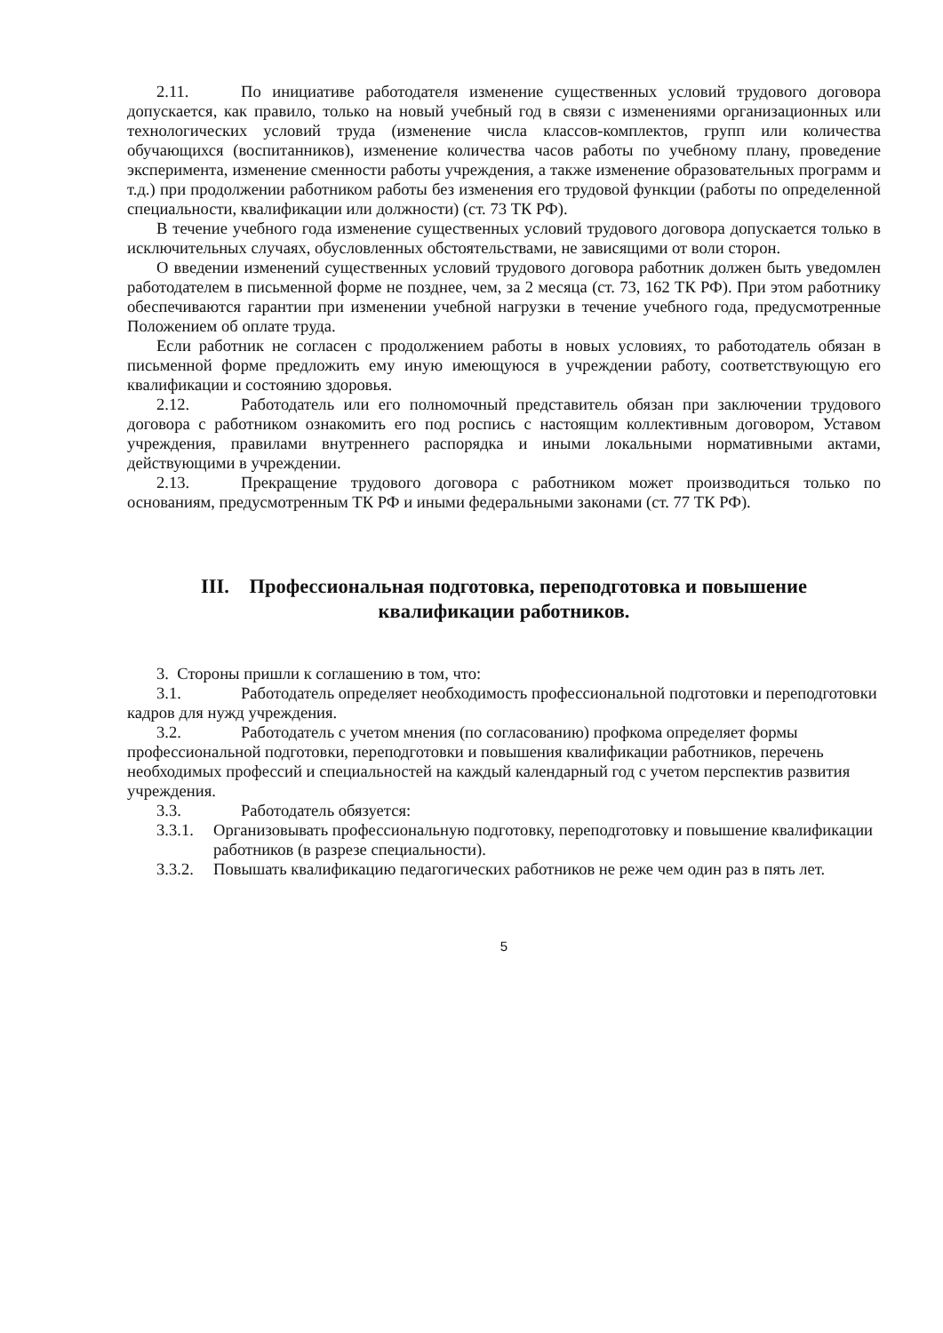2.11. По инициативе работодателя изменение существенных условий трудового договора допускается, как правило, только на новый учебный год в связи с изменениями организационных или технологических условий труда (изменение числа классов-комплектов, групп или количества обучающихся (воспитанников), изменение количества часов работы по учебному плану, проведение эксперимента, изменение сменности работы учреждения, а также изменение образовательных программ и т.д.) при продолжении работником работы без изменения его трудовой функции (работы по определенной специальности, квалификации или должности) (ст. 73 ТК РФ).
В течение учебного года изменение существенных условий трудового договора допускается только в исключительных случаях, обусловленных обстоятельствами, не зависящими от воли сторон.
О введении изменений существенных условий трудового договора работник должен быть уведомлен работодателем в письменной форме не позднее, чем, за 2 месяца (ст. 73, 162 ТК РФ). При этом работнику обеспечиваются гарантии при изменении учебной нагрузки в течение учебного года, предусмотренные Положением об оплате труда.
Если работник не согласен с продолжением работы в новых условиях, то работодатель обязан в письменной форме предложить ему иную имеющуюся в учреждении работу, соответствующую его квалификации и состоянию здоровья.
2.12. Работодатель или его полномочный представитель обязан при заключении трудового договора с работником ознакомить его под роспись с настоящим коллективным договором, Уставом учреждения, правилами внутреннего распорядка и иными локальными нормативными актами, действующими в учреждении.
2.13. Прекращение трудового договора с работником может производиться только по основаниям, предусмотренным ТК РФ и иными федеральными законами (ст. 77 ТК РФ).
III. Профессиональная подготовка, переподготовка и повышение
квалификации работников.
3. Стороны пришли к соглашению в том, что:
3.1. Работодатель определяет необходимость профессиональной подготовки и переподготовки кадров для нужд учреждения.
3.2. Работодатель с учетом мнения (по согласованию) профкома определяет формы профессиональной подготовки, переподготовки и повышения квалификации работников, перечень необходимых профессий и специальностей на каждый календарный год с учетом перспектив развития учреждения.
3.3. Работодатель обязуется:
3.3.1. Организовывать профессиональную подготовку, переподготовку и повышение квалификации работников (в разрезе специальности).
3.3.2. Повышать квалификацию педагогических работников не реже чем один раз в пять лет.
5